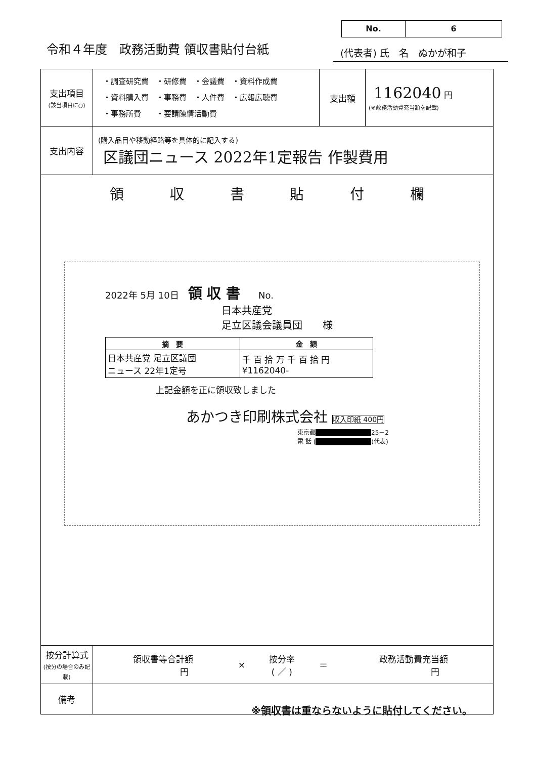No. 6
令和４年度　政務活動費 領収書貼付台紙
(代表者) 氏　名　ぬかが和子
| 支出項目 (該当項目に○) | ・調査研究費 ・研修費 ・会議費 ・資料作成費 ・資料購入費 ・事務費 ・人件費 ・広報広聴費 ・事務所費 ・要請陳情活動費 | 支出額 | 1162040 円 (※政務活動費充当額を記載) |
| 支出内容 | (購入品目や移動経路等を具体的に記入する) 区議団ニュース 2022年1定報告 作製費用 | | |
| 領 収 書 貼 付 欄 2022年 5月 10日 領 収 書 No. 日本共産党 足立区議会議員団 様 / 摘 要 / 金 額 / / --- / --- / / 日本共産党 足立区議団 ニュース 22年1定号 / 千 百 拾 万 千 百 拾 円 ¥1162040- / 上記金額を正に領収致しました あかつき印刷株式会社 収入印紙 400円 東京都 ■ 25－2 電 話 ( ■ (代表) ※領収書は重ならないように貼付してください。 | | | |
| 按分計算式 (按分の場合のみ記載) | / 領収書等合計額 円 / × / 按分率 ( ／ ) / ＝ / 政務活動費充当額 円 / | | |
| 備考 | | | |